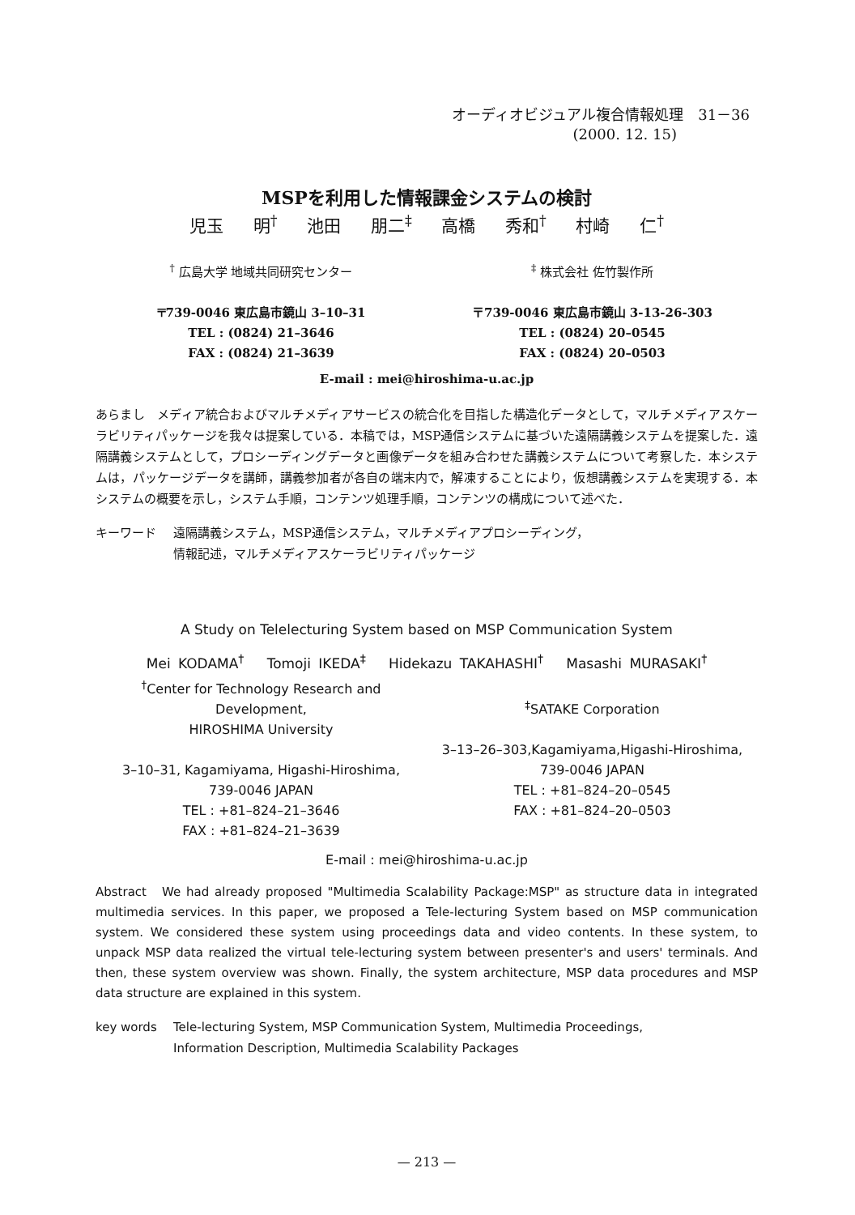オーディオビジュアル複合情報処理　31－36
(2000. 12. 15)
MSPを利用した情報課金システムの検討
児玉 明<sup>†</sup> 池田 朋二<sup>‡</sup> 高橋 秀和<sup>†</sup> 村崎 仁<sup>†</sup>
<sup>†</sup> 広島大学 地域共同研究センター
〒739-0046 東広島市鏡山 3–10–31
TEL : (0824) 21–3646
FAX : (0824) 21–3639
<sup>‡</sup> 株式会社 佐竹製作所
〒739-0046 東広島市鏡山 3-13-26-303
TEL : (0824) 20–0545
FAX : (0824) 20–0503
E-mail : mei@hiroshima-u.ac.jp
あらまし　メディア統合およびマルチメディアサービスの統合化を目指した構造化データとして，マルチメディアスケーラビリティパッケージを我々は提案している．本稿では，MSP通信システムに基づいた遠隔講義システムを提案した．遠隔講義システムとして，プロシーディングデータと画像データを組み合わせた講義システムについて考察した．本システムは，パッケージデータを講師，講義参加者が各自の端末内で，解凍することにより，仮想講義システムを実現する．本システムの概要を示し，システム手順，コンテンツ処理手順，コンテンツの構成について述べた．
キーワード 遠隔講義システム，MSP通信システム，マルチメディアプロシーディング，
情報記述，マルチメディアスケーラビリティパッケージ
A Study on Telelecturing System based on MSP Communication System
Mei KODAMA<sup>†</sup> Tomoji IKEDA<sup>‡</sup> Hidekazu TAKAHASHI<sup>†</sup> Masashi MURASAKI<sup>†</sup>
<sup>†</sup> Center for Technology Research and Development,
HIROSHIMA University
3–10–31, Kagamiyama, Higashi-Hiroshima,
739-0046 JAPAN
TEL : +81–824–21–3646
FAX : +81–824–21–3639
<sup>‡</sup> SATAKE Corporation
3–13–26–303,Kagamiyama,Higashi-Hiroshima,
739-0046 JAPAN
TEL : +81–824–20–0545
FAX : +81–824–20–0503
E-mail : mei@hiroshima-u.ac.jp
Abstract　We had already proposed "Multimedia Scalability Package:MSP" as structure data in integrated multimedia services. In this paper, we proposed a Tele-lecturing System based on MSP communication system. We considered these system using proceedings data and video contents. In these system, to unpack MSP data realized the virtual tele-lecturing system between presenter's and users' terminals. And then, these system overview was shown. Finally, the system architecture, MSP data procedures and MSP data structure are explained in this system.
key words Tele-lecturing System, MSP Communication System, Multimedia Proceedings,
Information Description, Multimedia Scalability Packages
— 213 —